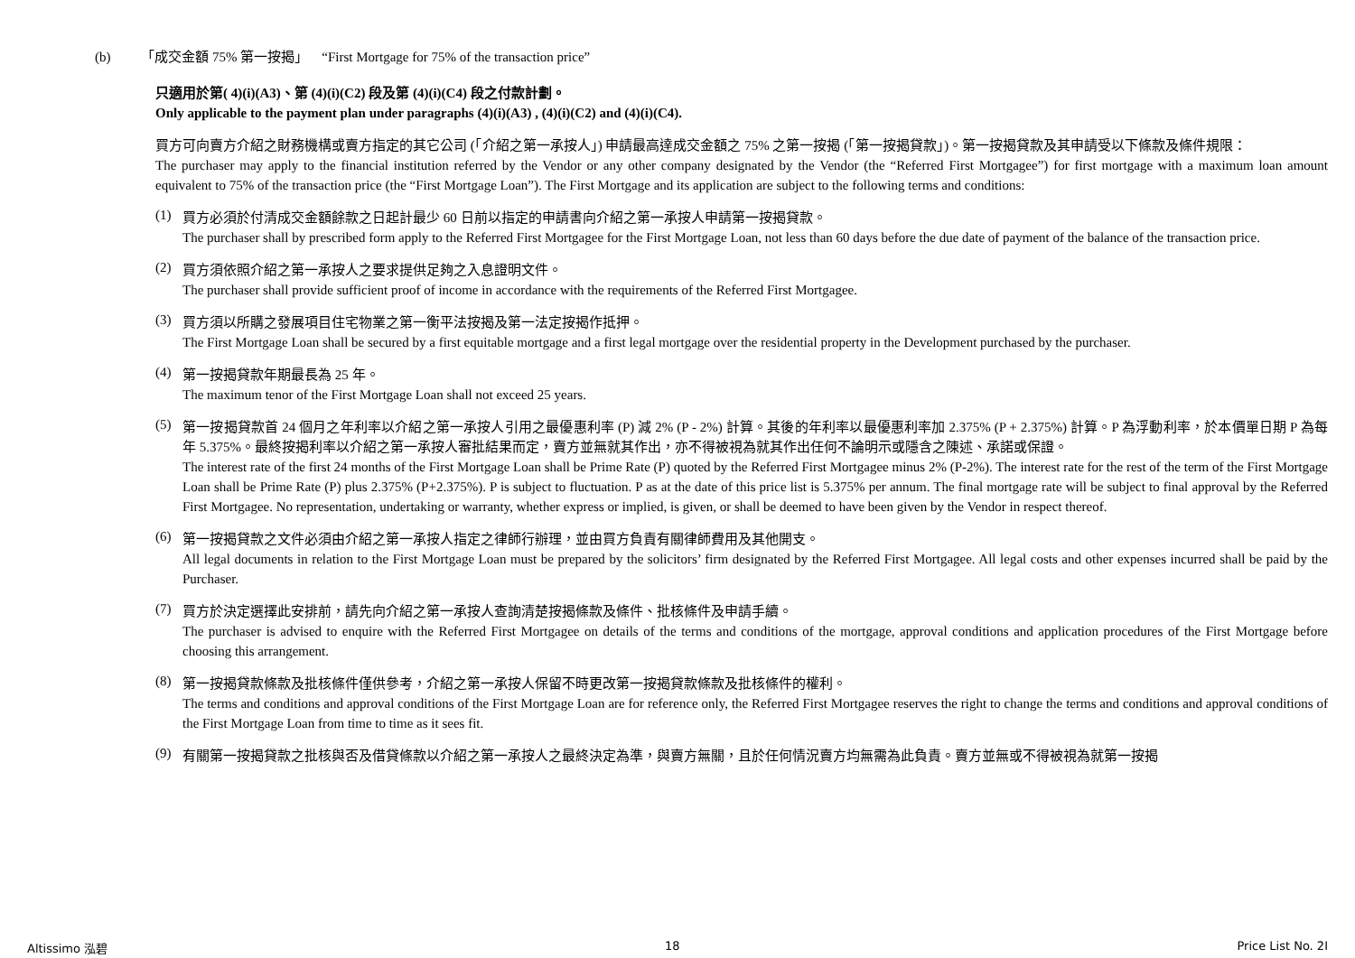(b) 「成交金額 75% 第一按揭」 “First Mortgage for 75% of the transaction price”
只適用於第( 4)(i)(A3)、第 (4)(i)(C2) 段及第 (4)(i)(C4) 段之付款計劃。
Only applicable to the payment plan under paragraphs (4)(i)(A3) , (4)(i)(C2) and (4)(i)(C4).
買方可向賣方介紹之財務機構或賣方指定的其它公司 (「介紹之第一承按人」) 申請最高達成交金額之 75% 之第一按揭 (「第一按揭貸款」)。第一按揭貸款及其申請受以下條款及條件規限：
The purchaser may apply to the financial institution referred by the Vendor or any other company designated by the Vendor (the “Referred First Mortgagee”) for first mortgage with a maximum loan amount equivalent to 75% of the transaction price (the “First Mortgage Loan”). The First Mortgage and its application are subject to the following terms and conditions:
(1)
買方必須於付清成交金額餘款之日起計最少 60 日前以指定的申請書向介紹之第一承按人申請第一按揭貸款。
The purchaser shall by prescribed form apply to the Referred First Mortgagee for the First Mortgage Loan, not less than 60 days before the due date of payment of the balance of the transaction price.
(2)
買方須依照介紹之第一承按人之要求提供足夠之入息證明文件。
The purchaser shall provide sufficient proof of income in accordance with the requirements of the Referred First Mortgagee.
(3)
買方須以所購之發展項目住宅物業之第一衡平法按揭及第一法定按揭作抵押。
The First Mortgage Loan shall be secured by a first equitable mortgage and a first legal mortgage over the residential property in the Development purchased by the purchaser.
(4)
第一按揭貸款年期最長為 25 年。
The maximum tenor of the First Mortgage Loan shall not exceed 25 years.
(5)
第一按揭貸款首 24 個月之年利率以介紹之第一承按人引用之最優惠利率 (P) 減 2% (P - 2%) 計算。其後的年利率以最優惠利率加 2.375% (P + 2.375%) 計算。P 為浮動利率，於本價單日期 P 為每年 5.375%。最終按揭利率以介紹之第一承按人審批結果而定，賣方並無就其作出，亦不得被視為就其作出任何不論明示或隱含之陳述、承諾或保證。
The interest rate of the first 24 months of the First Mortgage Loan shall be Prime Rate (P) quoted by the Referred First Mortgagee minus 2% (P-2%). The interest rate for the rest of the term of the First Mortgage Loan shall be Prime Rate (P) plus 2.375% (P+2.375%). P is subject to fluctuation. P as at the date of this price list is 5.375% per annum. The final mortgage rate will be subject to final approval by the Referred First Mortgagee. No representation, undertaking or warranty, whether express or implied, is given, or shall be deemed to have been given by the Vendor in respect thereof.
(6)
第一按揭貸款之文件必須由介紹之第一承按人指定之律師行辦理，並由買方負責有關律師費用及其他開支。
All legal documents in relation to the First Mortgage Loan must be prepared by the solicitors’ firm designated by the Referred First Mortgagee. All legal costs and other expenses incurred shall be paid by the Purchaser.
(7)
買方於決定選擇此安排前，請先向介紹之第一承按人查詢清楚按揭條款及條件、批核條件及申請手續。
The purchaser is advised to enquire with the Referred First Mortgagee on details of the terms and conditions of the mortgage, approval conditions and application procedures of the First Mortgage before choosing this arrangement.
(8)
第一按揭貸款條款及批核條件僅供參考，介紹之第一承按人保留不時更改第一按揭貸款條款及批核條件的權利。
The terms and conditions and approval conditions of the First Mortgage Loan are for reference only, the Referred First Mortgagee reserves the right to change the terms and conditions and approval conditions of the First Mortgage Loan from time to time as it sees fit.
(9)
有關第一按揭貸款之批核與否及借貸條款以介紹之第一承按人之最終決定為準，與賣方無關，且於任何情況賣方均無需為此負責。賣方並無或不得被視為就第一按揭
Altissimo 泓碧 18 Price List No. 2I